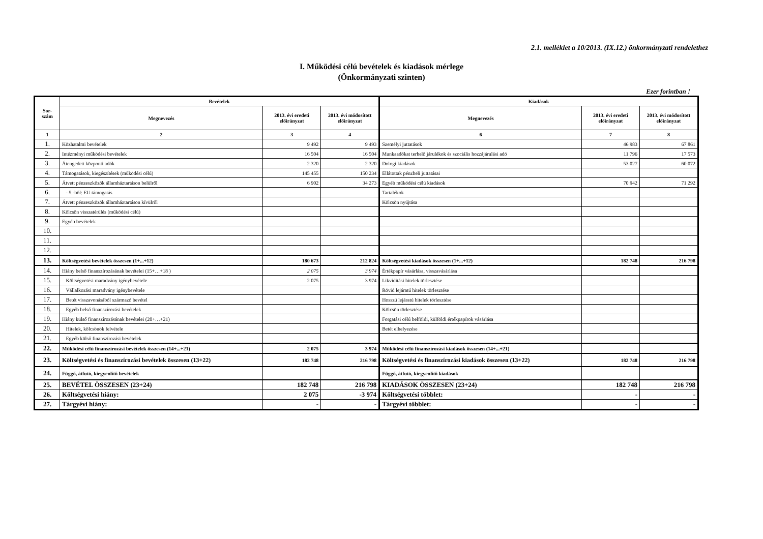2.1. melléklet a 10/2013. (IX.12.) önkormányzati rendelethez
I. Működési célú bevételek és kiadások mérlege
(Önkormányzati szinten)
Ezer forintban !
| Sor- szám | Bevételek | | | Kiadások | | |
| --- | --- | --- | --- | --- | --- | --- |
| | Megnevezés | 2013. évi eredeti előirányzat | 2013. évi módosított előirányzat | Megnevezés | 2013. évi eredeti előirányzat | 2013. évi módosított előirányzat |
| 1 | 2 | 3 | 4 | 6 | 7 | 8 |
| 1. | Közhatalmi bevételek | 9 492 | 9 493 | Személyi juttatások | 46 983 | 67 861 |
| 2. | Intézményi működési bevételek | 16 504 | 16 504 | Munkaadókat terhelő járulékok és szociális hozzájárulási adó | 11 796 | 17 573 |
| 3. | Átengedett központi adók | 2 320 | 2 320 | Dologi kiadások | 53 027 | 60 072 |
| 4. | Támogatások, kiegészítések (működési célú) | 145 455 | 150 234 | Ellátottak pénzbeli juttatásai | | |
| 5. | Átvett pénzeszközök államháztartáson belülről | 6 902 | 34 273 | Egyéb működési célú kiadások | 70 942 | 71 292 |
| 6. | - 5.-ből: EU támogatás | | | Tartalékok | | |
| 7. | Átvett pénzeszközök államháztartáson kívülről | | | Kölcsön nyújtása | | |
| 8. | Kölcsön visszatérülés (működési célú) | | | | | |
| 9. | Egyéb bevételek | | | | | |
| 10. | | | | | | |
| 11. | | | | | | |
| 12. | | | | | | |
| 13. | Költségvetési bevételek összesen (1+...+12) | 180 673 | 212 824 | Költségvetési kiadások összesen (1+...+12) | 182 748 | 216 798 |
| 14. | Hiány belső finanszírozásának bevételei (15+…+18 ) | 2 075 | 3 974 | Értékpapír vásárlása, visszavásárlása | | |
| 15. | Költségvetési maradvány igénybevétele | 2 075 | 3 974 | Likviditási hitelek törlesztése | | |
| 16. | Vállalkozási maradvány igénybevétele | | | Rövid lejáratú hitelek törlesztése | | |
| 17. | Betét visszavonásából származó bevétel | | | Hosszú lejáratú hitelek törlesztése | | |
| 18. | Egyéb belső finanszírozási bevételek | | | Kölcsön törlesztése | | |
| 19. | Hiány külső finanszírozásának bevételei (20+…+21) | | | Forgatási célú belföldi, külföldi értékpapírok vásárlása | | |
| 20. | Hitelek, kölcsönök felvétele | | | Betét elhelyezése | | |
| 21. | Egyéb külső finanszírozási bevételek | | | | | |
| 22. | Működési célú finanszírozási bevételek összesen (14+...+21) | 2 075 | 3 974 | Működési célú finanszírozási kiadások összesen (14+...+21) | | |
| 23. | Költségvetési és finanszírozási bevételek összesen (13+22) | 182 748 | 216 798 | Költségvetési és finanszírozási kiadások összesen (13+22) | 182 748 | 216 798 |
| 24. | Függő, átfutó, kiegyenlítő bevételek | | | Függő, átfutó, kiegyenlítő kiadások | | |
| 25. | BEVÉTEL ÖSSZESEN (23+24) | 182 748 | 216 798 | KIADÁSOK ÖSSZESEN (23+24) | 182 748 | 216 798 |
| 26. | Költségvetési hiány: | 2 075 | -3 974 | Költségvetési többlet: | - | - |
| 27. | Tárgyévi hiány: | - | - | Tárgyévi többlet: | - | - |